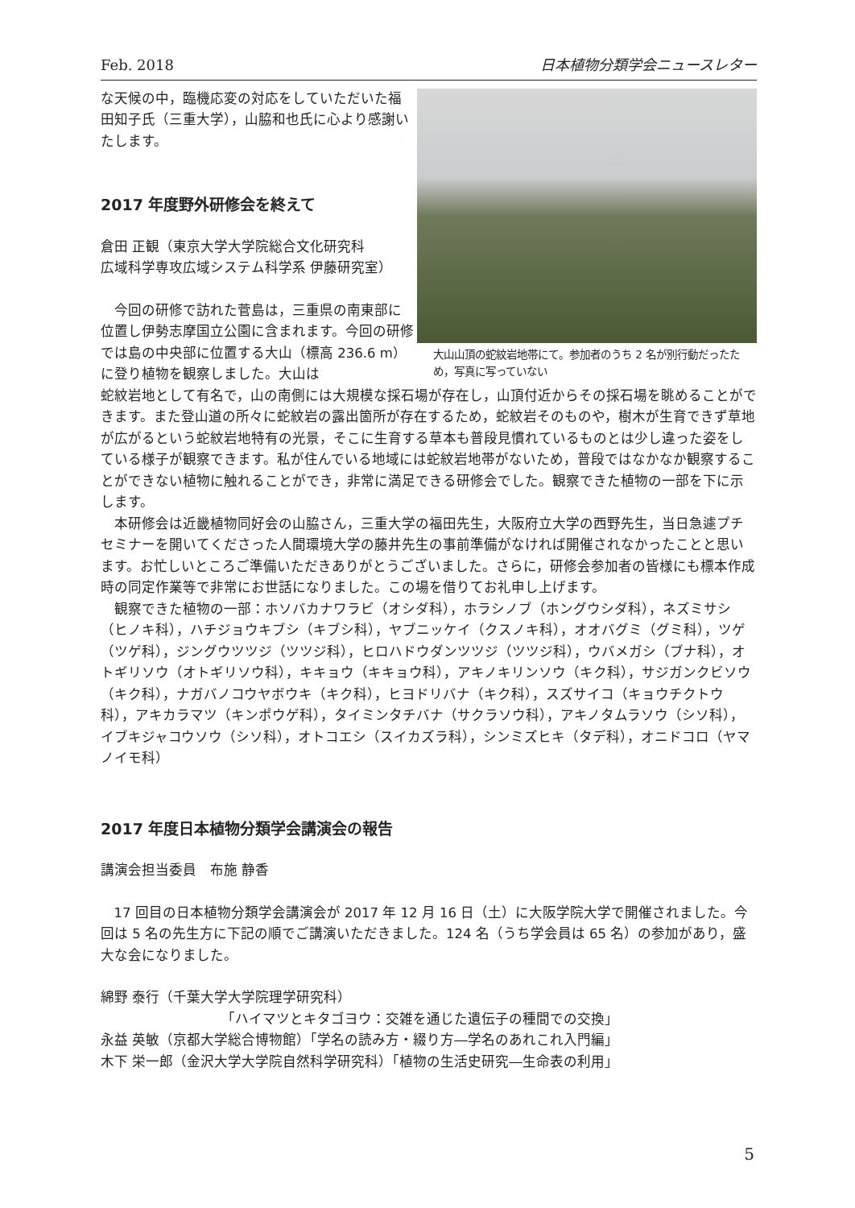Feb. 2018 日本植物分類学会ニュースレター
な天候の中，臨機応変の対応をしていただいた福田知子氏（三重大学），山脇和也氏に心より感謝いたします。
2017 年度野外研修会を終えて
倉田 正観（東京大学大学院総合文化研究科
広域科学専攻広域システム科学系 伊藤研究室）
今回の研修で訪れた菅島は，三重県の南東部に位置し伊勢志摩国立公園に含まれます。今回の研修では島の中央部に位置する大山（標高 236.6 m）に登り植物を観察しました。大山は
大山山頂の蛇紋岩地帯にて。参加者のうち 2 名が別行動だったため，写真に写っていない
蛇紋岩地として有名で，山の南側には大規模な採石場が存在し，山頂付近からその採石場を眺めることができます。また登山道の所々に蛇紋岩の露出箇所が存在するため，蛇紋岩そのものや，樹木が生育できず草地が広がるという蛇紋岩地特有の光景，そこに生育する草本も普段見慣れているものとは少し違った姿をしている様子が観察できます。私が住んでいる地域には蛇紋岩地帯がないため，普段ではなかなか観察することができない植物に触れることができ，非常に満足できる研修会でした。観察できた植物の一部を下に示します。
本研修会は近畿植物同好会の山脇さん，三重大学の福田先生，大阪府立大学の西野先生，当日急遽プチセミナーを開いてくださった人間環境大学の藤井先生の事前準備がなければ開催されなかったことと思います。お忙しいところご準備いただきありがとうございました。さらに，研修会参加者の皆様にも標本作成時の同定作業等で非常にお世話になりました。この場を借りてお礼申し上げます。
観察できた植物の一部：ホソバカナワラビ（オシダ科），ホラシノブ（ホングウシダ科），ネズミサシ（ヒノキ科），ハチジョウキブシ（キブシ科），ヤブニッケイ（クスノキ科），オオバグミ（グミ科），ツゲ（ツゲ科），ジングウツツジ（ツツジ科），ヒロハドウダンツツジ（ツツジ科），ウバメガシ（ブナ科），オトギリソウ（オトギリソウ科），キキョウ（キキョウ科），アキノキリンソウ（キク科），サジガンクビソウ（キク科），ナガバノコウヤボウキ（キク科），ヒヨドリバナ（キク科），スズサイコ（キョウチクトウ科），アキカラマツ（キンポウゲ科），タイミンタチバナ（サクラソウ科），アキノタムラソウ（シソ科），イブキジャコウソウ（シソ科），オトコエシ（スイカズラ科），シンミズヒキ（タデ科），オニドコロ（ヤマノイモ科）
2017 年度日本植物分類学会講演会の報告
講演会担当委員　布施 静香
17 回目の日本植物分類学会講演会が 2017 年 12 月 16 日（土）に大阪学院大学で開催されました。今回は 5 名の先生方に下記の順でご講演いただきました。124 名（うち学会員は 65 名）の参加があり，盛大な会になりました。
綿野 泰行（千葉大学大学院理学研究科）
「ハイマツとキタゴヨウ：交雑を通じた遺伝子の種間での交換」
永益 英敏（京都大学総合博物館）「学名の読み方・綴り方―学名のあれこれ入門編」
木下 栄一郎（金沢大学大学院自然科学研究科）「植物の生活史研究―生命表の利用」
5